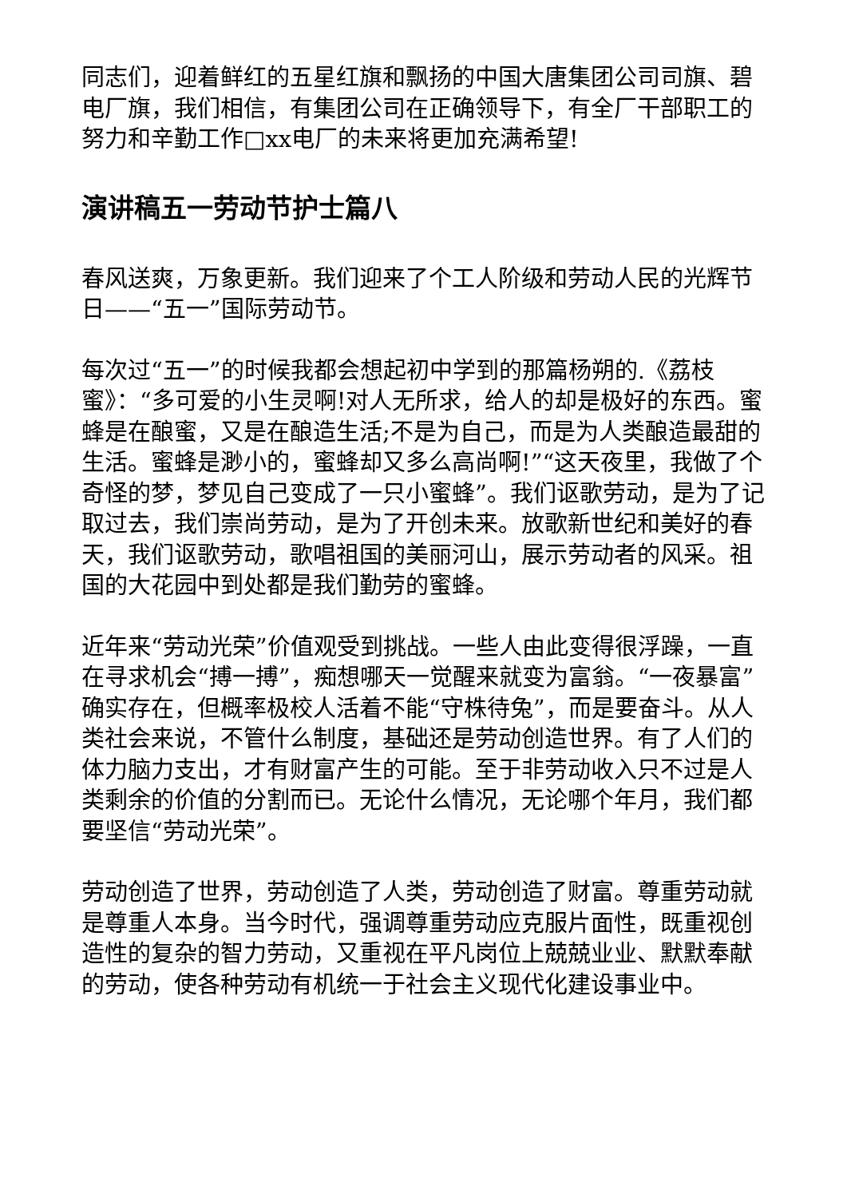同志们，迎着鲜红的五星红旗和飘扬的中国大唐集团公司司旗、碧电厂旗，我们相信，有集团公司在正确领导下，有全厂干部职工的努力和辛勤工作□xx电厂的未来将更加充满希望!
演讲稿五一劳动节护士篇八
春风送爽，万象更新。我们迎来了个工人阶级和劳动人民的光辉节日——“五一”国际劳动节。
每次过“五一”的时候我都会想起初中学到的那篇杨朔的.《荔枝蜜》：“多可爱的小生灵啊!对人无所求，给人的却是极好的东西。蜜蜂是在酿蜜，又是在酿造生活;不是为自己，而是为人类酿造最甜的生活。蜜蜂是渺小的，蜜蜂却又多么高尚啊!”“这天夜里，我做了个奇怪的梦，梦见自己变成了一只小蜜蜂”。我们讴歌劳动，是为了记取过去，我们崇尚劳动，是为了开创未来。放歌新世纪和美好的春天，我们讴歌劳动，歌唱祖国的美丽河山，展示劳动者的风采。祖国的大花园中到处都是我们勤劳的蜜蜂。
近年来“劳动光荣”价值观受到挑战。一些人由此变得很浮躁，一直在寻求机会“搏一搏”，痴想哪天一觉醒来就变为富翁。“一夜暴富”确实存在，但概率极校人活着不能“守株待兔”，而是要奋斗。从人类社会来说，不管什么制度，基础还是劳动创造世界。有了人们的体力脑力支出，才有财富产生的可能。至于非劳动收入只不过是人类剩余的价值的分割而已。无论什么情况，无论哪个年月，我们都要坚信“劳动光荣”。
劳动创造了世界，劳动创造了人类，劳动创造了财富。尊重劳动就是尊重人本身。当今时代，强调尊重劳动应克服片面性，既重视创造性的复杂的智力劳动，又重视在平凡岗位上兢兢业业、默默奉献的劳动，使各种劳动有机统一于社会主义现代化建设事业中。